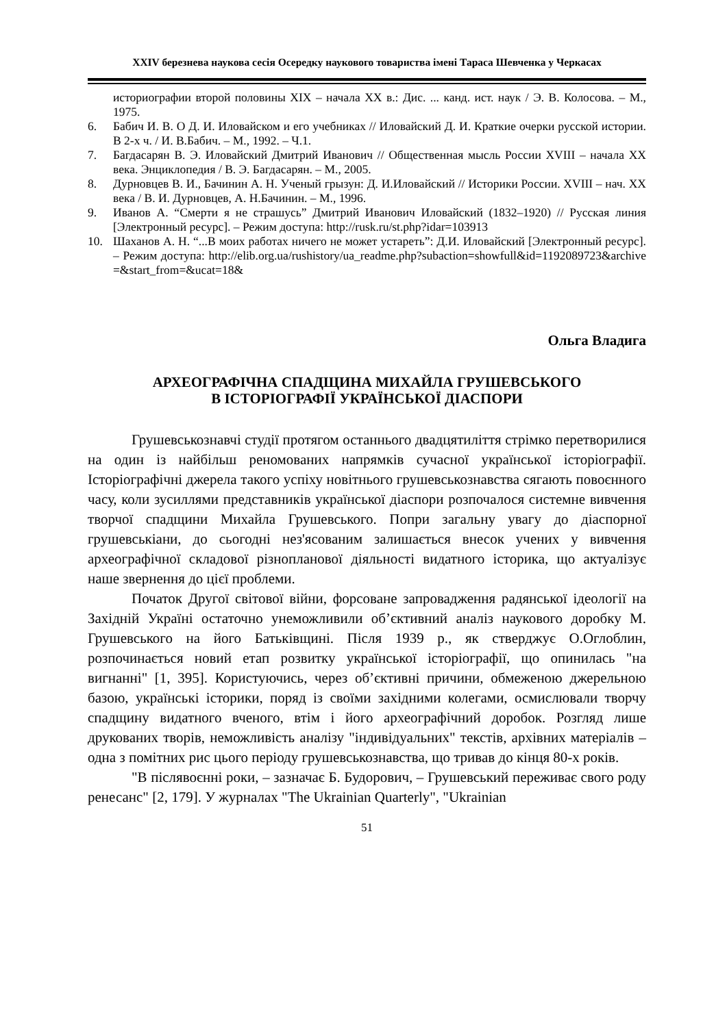XXIV березнева наукова сесія Осередку наукового товариства імені Тараса Шевченка у Черкасах
историографии второй половины XIX – начала XX в.: Дис. ... канд. ист. наук / Э. В. Колосова. – М., 1975.
6. Бабич И. В. О Д. И. Иловайском и его учебниках // Иловайский Д. И. Краткие очерки русской истории. В 2-х ч. / И. В.Бабич. – М., 1992. – Ч.1.
7. Багдасарян В. Э. Иловайский Дмитрий Иванович // Общественная мысль России XVIII – начала XX века. Энциклопедия / В. Э. Багдасарян. – М., 2005.
8. Дурновцев В. И., Бачинин А. Н. Ученый грызун: Д. И.Иловайский // Историки России. XVIII – нач. XX века / В. И. Дурновцев, А. Н.Бачинин. – М., 1996.
9. Иванов А. “Смерти я не страшусь” Дмитрий Иванович Иловайский (1832–1920) // Русская линия [Электронный ресурс]. – Режим доступа: http://rusk.ru/st.php?idar=103913
10. Шаханов А. Н. “...В моих работах ничего не может устареть”: Д.И. Иловайский [Электронный ресурс]. – Режим доступа: http://elib.org.ua/rushistory/ua_readme.php?subaction=showfull&id=1192089723&archive=&start_from=&ucat=18&
Ольга Владига
АРХЕОГРАФІЧНА СПАДЩИНА МИХАЙЛА ГРУШЕВСЬКОГО
В ІСТОРІОГРАФІЇ УКРАЇНСЬКОЇ ДІАСПОРИ
Грушевськознавчі студії протягом останнього двадцятиліття стрімко перетворилися на один із найбільш реномованих напрямків сучасної української історіографії. Історіографічні джерела такого успіху новітнього грушевськознавства сягають повоєнного часу, коли зусиллями представників української діаспори розпочалося системне вивчення творчої спадщини Михайла Грушевського. Попри загальну увагу до діаспорної грушевськіани, до сьогодні нез'ясованим залишається внесок учених у вивчення археографічної складової різнопланової діяльності видатного історика, що актуалізує наше звернення до цієї проблеми.
Початок Другої світової війни, форсоване запровадження радянської ідеології на Західній Україні остаточно унеможливили об’єктивний аналіз наукового доробку М. Грушевського на його Батьківщині. Після 1939 р., як стверджує О.Оглоблин, розпочинається новий етап розвитку української історіографії, що опинилась "на вигнанні" [1, 395]. Користуючись, через об’єктивні причини, обмеженою джерельною базою, українські історики, поряд із своїми західними колегами, осмислювали творчу спадщину видатного вченого, втім і його археографічний доробок. Розгляд лише друкованих творів, неможливість аналізу "індивідуальних" текстів, архівних матеріалів – одна з помітних рис цього періоду грушевськознавства, що тривав до кінця 80-х років.
"В післявоєнні роки, – зазначає Б. Будорович, – Грушевський переживає свого роду ренесанс" [2, 179]. У журналах "The Ukrainian Quarterly", "Ukrainian
51